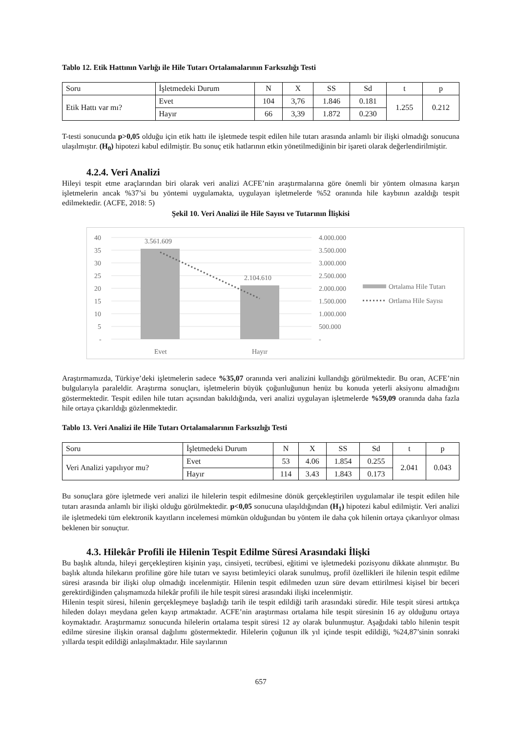Tablo 12. Etik Hattının Varlığı ile Hile Tutarı Ortalamalarının Farksızlığı Testi
| Soru | İşletmedeki Durum | N | X | SS | Sd | t | p |
| Etik Hattı var mı? | Evet | 104 | 3,76 | 1.846 | 0.181 | 1.255 | 0.212 |
| | Hayır | 66 | 3,39 | 1.872 | 0.230 | | |
T-testi sonucunda p>0,05 olduğu için etik hattı ile işletmede tespit edilen hile tutarı arasında anlamlı bir ilişki olmadığı sonucuna ulaşılmıştır. (H<sub>0</sub>) hipotezi kabul edilmiştir. Bu sonuç etik hatlarının etkin yönetilmediğinin bir işareti olarak değerlendirilmiştir.
4.2.4. Veri Analizi
Hileyi tespit etme araçlarından biri olarak veri analizi ACFE’nin araştırmalarına göre önemli bir yöntem olmasına karşın işletmelerin ancak %37’si bu yöntemi uygulamakta, uygulayan işletmelerde %52 oranında hile kaybının azaldığı tespit edilmektedir. (ACFE, 2018: 5)
Şekil 10. Veri Analizi ile Hile Sayısı ve Tutarının İlişkisi
40
35
30
25
20
15
10
5
-
4.000.000
3.500.000
3.000.000
2.500.000
2.000.000
1.500.000
1.000.000
500.000
-
3.561.609
2.104.610
Evet
Hayır
Ortalama Hile Tutarı
Ortlama Hile Sayısı
Araştırmamızda, Türkiye’deki işletmelerin sadece %35,07 oranında veri analizini kullandığı görülmektedir. Bu oran, ACFE’nin bulgularıyla paraleldir. Araştırma sonuçları, işletmelerin büyük çoğunluğunun henüz bu konuda yeterli aksiyonu almadığını göstermektedir. Tespit edilen hile tutarı açısından bakıldığında, veri analizi uygulayan işletmelerde %59,09 oranında daha fazla hile ortaya çıkarıldığı gözlenmektedir.
Tablo 13. Veri Analizi ile Hile Tutarı Ortalamalarının Farksızlığı Testi
| Soru | İşletmedeki Durum | N | X | SS | Sd | t | p |
| Veri Analizi yapılıyor mu? | Evet | 53 | 4.06 | 1.854 | 0.255 | 2.041 | 0.043 |
| | Hayır | 114 | 3.43 | 1.843 | 0.173 | | |
Bu sonuçlara göre işletmede veri analizi ile hilelerin tespit edilmesine dönük gerçekleştirilen uygulamalar ile tespit edilen hile tutarı arasında anlamlı bir ilişki olduğu görülmektedir. p<0,05 sonucuna ulaşıldığından (H<sub>1</sub>) hipotezi kabul edilmiştir. Veri analizi ile işletmedeki tüm elektronik kayıtların incelemesi mümkün olduğundan bu yöntem ile daha çok hilenin ortaya çıkarılıyor olması beklenen bir sonuçtur.
4.3. Hilekâr Profili ile Hilenin Tespit Edilme Süresi Arasındaki İlişki
Bu başlık altında, hileyi gerçekleştiren kişinin yaşı, cinsiyeti, tecrübesi, eğitimi ve işletmedeki pozisyonu dikkate alınmıştır. Bu başlık altında hilekarın profiline göre hile tutarı ve sayısı betimleyici olarak sunulmuş, profil özellikleri ile hilenin tespit edilme süresi arasında bir ilişki olup olmadığı incelenmiştir. Hilenin tespit edilmeden uzun süre devam ettirilmesi kişisel bir beceri gerektirdiğinden çalışmamızda hilekâr profili ile hile tespit süresi arasındaki ilişki incelenmiştir.
Hilenin tespit süresi, hilenin gerçekleşmeye başladığı tarih ile tespit edildiği tarih arasındaki süredir. Hile tespit süresi arttıkça hileden dolayı meydana gelen kayıp artmaktadır. ACFE’nin araştırması ortalama hile tespit süresinin 16 ay olduğunu ortaya koymaktadır. Araştırmamız sonucunda hilelerin ortalama tespit süresi 12 ay olarak bulunmuştur. Aşağıdaki tablo hilenin tespit edilme süresine ilişkin oransal dağılımı göstermektedir. Hilelerin çoğunun ilk yıl içinde tespit edildiği, %24,87’sinin sonraki yıllarda tespit edildiği anlaşılmaktadır. Hile sayılarının
657